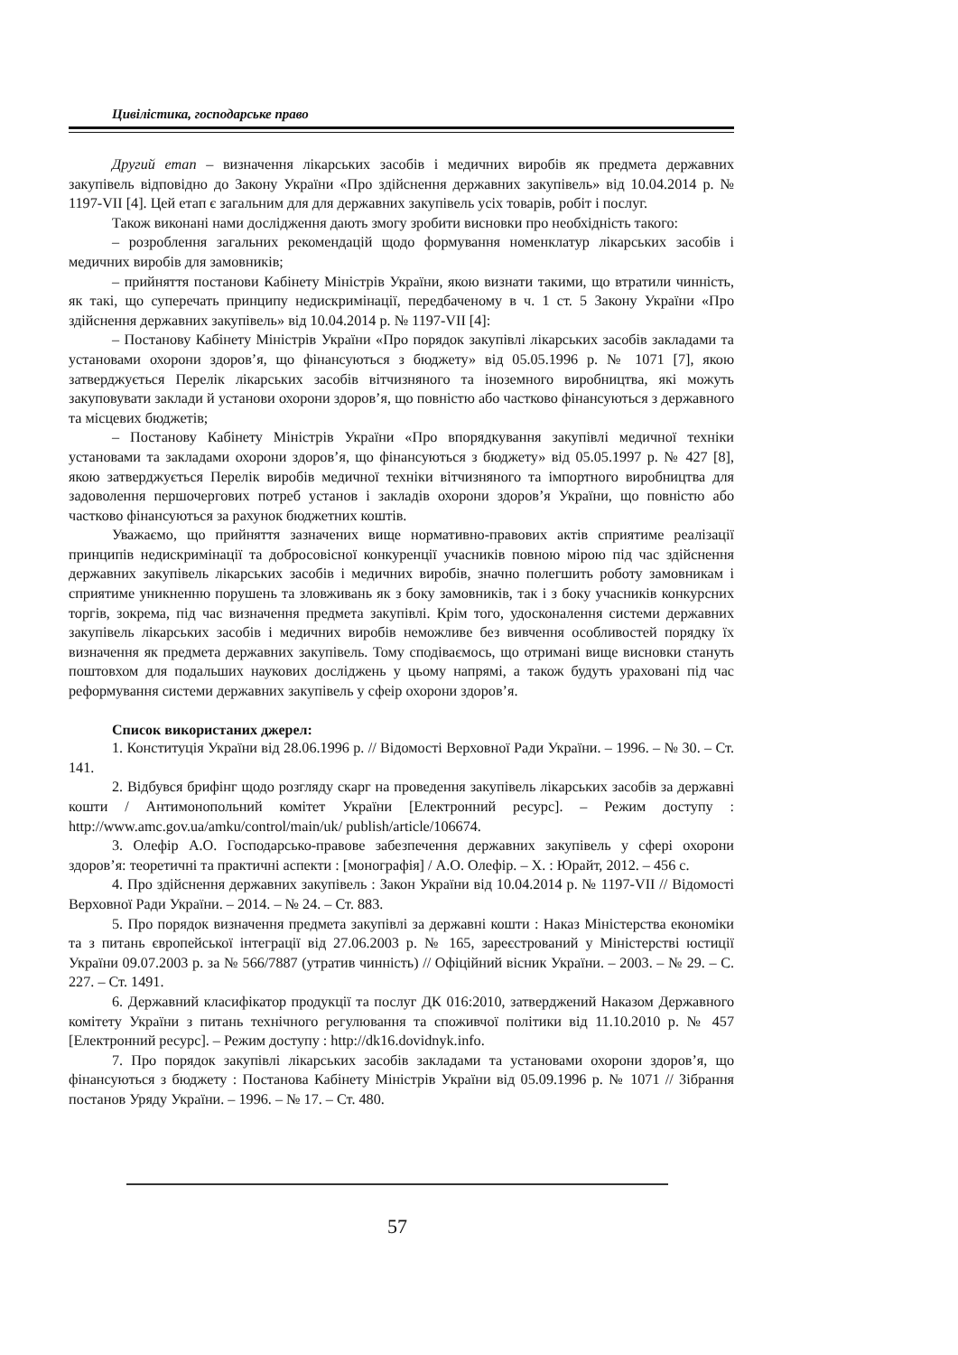Цивілістика, господарське право
Другий етап – визначення лікарських засобів і медичних виробів як предмета державних закупівель відповідно до Закону України «Про здійснення державних закупівель» від 10.04.2014 р. № 1197-VII [4]. Цей етап є загальним для для державних закупівель усіх товарів, робіт і послуг.
Також виконані нами дослідження дають змогу зробити висновки про необхідність такого:
– розроблення загальних рекомендацій щодо формування номенклатур лікарських засобів і медичних виробів для замовників;
– прийняття постанови Кабінету Міністрів України, якою визнати такими, що втратили чинність, як такі, що суперечать принципу недискримінації, передбаченому в ч. 1 ст. 5 Закону України «Про здійснення державних закупівель» від 10.04.2014 р. № 1197-VII [4]:
– Постанову Кабінету Міністрів України «Про порядок закупівлі лікарських засобів закладами та установами охорони здоров’я, що фінансуються з бюджету» від 05.05.1996 р. № 1071 [7], якою затверджується Перелік лікарських засобів вітчизняного та іноземного виробництва, які можуть закуповувати заклади й установи охорони здоров’я, що повністю або частково фінансуються з державного та місцевих бюджетів;
– Постанову Кабінету Міністрів України «Про впорядкування закупівлі медичної техніки установами та закладами охорони здоров’я, що фінансуються з бюджету» від 05.05.1997 р. № 427 [8], якою затверджується Перелік виробів медичної техніки вітчизняного та імпортного виробництва для задоволення першочергових потреб установ і закладів охорони здоров’я України, що повністю або частково фінансуються за рахунок бюджетних коштів.
Уважаємо, що прийняття зазначених вище нормативно-правових актів сприятиме реалізації принципів недискримінації та добросовісної конкуренції учасників повною мірою під час здійснення державних закупівель лікарських засобів і медичних виробів, значно полегшить роботу замовникам і сприятиме уникненню порушень та зловживань як з боку замовників, так і з боку учасників конкурсних торгів, зокрема, під час визначення предмета закупівлі. Крім того, удосконалення системи державних закупівель лікарських засобів і медичних виробів неможливе без вивчення особливостей порядку їх визначення як предмета державних закупівель. Тому сподіваємось, що отримані вище висновки стануть поштовхом для подальших наукових досліджень у цьому напрямі, а також будуть ураховані під час реформування системи державних закупівель у сфеір охорони здоров’я.
Список використаних джерел:
1. Конституція України від 28.06.1996 р. // Відомості Верховної Ради України. – 1996. – № 30. – Ст. 141.
2. Відбувся брифінг щодо розгляду скарг на проведення закупівель лікарських засобів за державні кошти / Антимонопольний комітет України [Електронний ресурс]. – Режим доступу : http://www.amc.gov.ua/amku/control/main/uk/ publish/article/106674.
3. Олефір А.О. Господарсько-правове забезпечення державних закупівель у сфері охорони здоров’я: теоретичні та практичні аспекти : [монографія] / А.О. Олефір. – Х. : Юрайт, 2012. – 456 с.
4. Про здійснення державних закупівель : Закон України від 10.04.2014 р. № 1197-VII // Відомості Верховної Ради України. – 2014. – № 24. – Ст. 883.
5. Про порядок визначення предмета закупівлі за державні кошти : Наказ Міністерства економіки та з питань європейської інтеграції від 27.06.2003 р. № 165, зареєстрований у Міністерстві юстиції України 09.07.2003 р. за № 566/7887 (утратив чинність) // Офіційний вісник України. – 2003. – № 29. – С. 227. – Ст. 1491.
6. Державний класифікатор продукції та послуг ДК 016:2010, затверджений Наказом Державного комітету України з питань технічного регулювання та споживчої політики від 11.10.2010 р. № 457 [Електронний ресурс]. – Режим доступу : http://dk16.dovidnyk.info.
7. Про порядок закупівлі лікарських засобів закладами та установами охорони здоров’я, що фінансуються з бюджету : Постанова Кабінету Міністрів України від 05.09.1996 р. № 1071 // Зібрання постанов Уряду України. – 1996. – № 17. – Ст. 480.
57